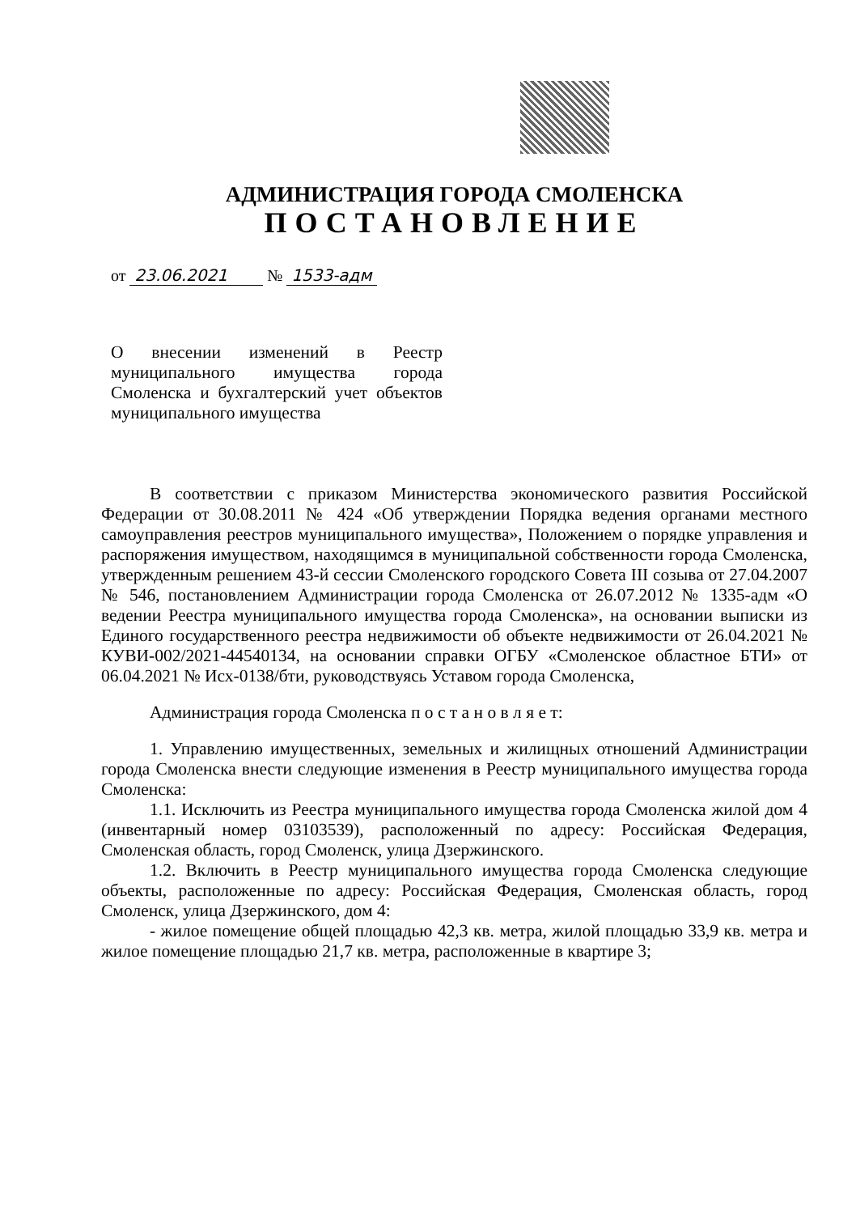АДМИНИСТРАЦИЯ ГОРОДА СМОЛЕНСКА
ПОСТАНОВЛЕНИЕ
от 23.06.2021 № 1533-адм
О внесении изменений в Реестр муниципального имущества города Смоленска и бухгалтерский учет объектов муниципального имущества
В соответствии с приказом Министерства экономического развития Российской Федерации от 30.08.2011 № 424 «Об утверждении Порядка ведения органами местного самоуправления реестров муниципального имущества», Положением о порядке управления и распоряжения имуществом, находящимся в муниципальной собственности города Смоленска, утвержденным решением 43-й сессии Смоленского городского Совета III созыва от 27.04.2007 № 546, постановлением Администрации города Смоленска от 26.07.2012 № 1335-адм «О ведении Реестра муниципального имущества города Смоленска», на основании выписки из Единого государственного реестра недвижимости об объекте недвижимости от 26.04.2021 № КУВИ-002/2021-44540134, на основании справки ОГБУ «Смоленское областное БТИ» от 06.04.2021 № Исх-0138/бти, руководствуясь Уставом города Смоленска,
Администрация города Смоленска п о с т а н о в л я е т:
1. Управлению имущественных, земельных и жилищных отношений Администрации города Смоленска внести следующие изменения в Реестр муниципального имущества города Смоленска:
1.1. Исключить из Реестра муниципального имущества города Смоленска жилой дом 4 (инвентарный номер 03103539), расположенный по адресу: Российская Федерация, Смоленская область, город Смоленск, улица Дзержинского.
1.2. Включить в Реестр муниципального имущества города Смоленска следующие объекты, расположенные по адресу: Российская Федерация, Смоленская область, город Смоленск, улица Дзержинского, дом 4:
- жилое помещение общей площадью 42,3 кв. метра, жилой площадью 33,9 кв. метра и жилое помещение площадью 21,7 кв. метра, расположенные в квартире 3;